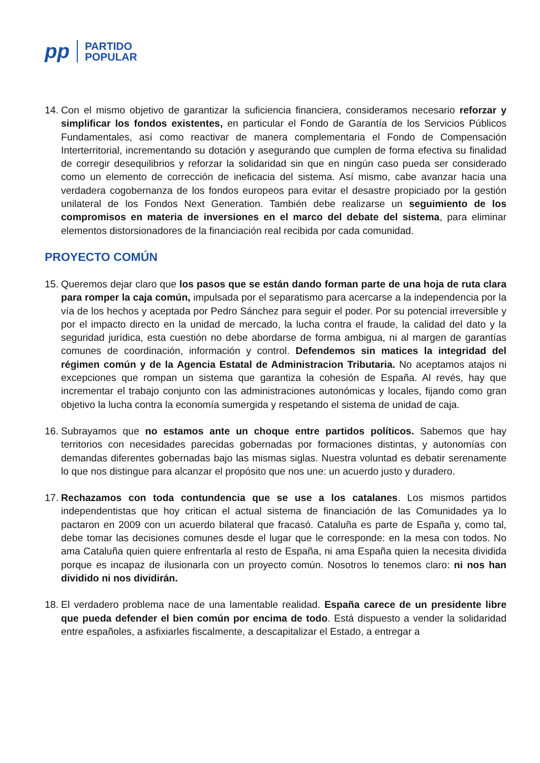pp PARTIDO
POPULAR
14. Con el mismo objetivo de garantizar la suficiencia financiera, consideramos necesario reforzar y simplificar los fondos existentes, en particular el Fondo de Garantía de los Servicios Públicos Fundamentales, así como reactivar de manera complementaria el Fondo de Compensación Interterritorial, incrementando su dotación y asegurando que cumplen de forma efectiva su finalidad de corregir desequilibrios y reforzar la solidaridad sin que en ningún caso pueda ser considerado como un elemento de corrección de ineficacia del sistema. Así mismo, cabe avanzar hacia una verdadera cogobernanza de los fondos europeos para evitar el desastre propiciado por la gestión unilateral de los Fondos Next Generation. También debe realizarse un seguimiento de los compromisos en materia de inversiones en el marco del debate del sistema, para eliminar elementos distorsionadores de la financiación real recibida por cada comunidad.
PROYECTO COMÚN
15. Queremos dejar claro que los pasos que se están dando forman parte de una hoja de ruta clara para romper la caja común, impulsada por el separatismo para acercarse a la independencia por la vía de los hechos y aceptada por Pedro Sánchez para seguir el poder. Por su potencial irreversible y por el impacto directo en la unidad de mercado, la lucha contra el fraude, la calidad del dato y la seguridad jurídica, esta cuestión no debe abordarse de forma ambigua, ni al margen de garantías comunes de coordinación, información y control. Defendemos sin matices la integridad del régimen común y de la Agencia Estatal de Administracion Tributaria. No aceptamos atajos ni excepciones que rompan un sistema que garantiza la cohesión de España. Al revés, hay que incrementar el trabajo conjunto con las administraciones autonómicas y locales, fijando como gran objetivo la lucha contra la economía sumergida y respetando el sistema de unidad de caja.
16. Subrayamos que no estamos ante un choque entre partidos políticos. Sabemos que hay territorios con necesidades parecidas gobernadas por formaciones distintas, y autonomías con demandas diferentes gobernadas bajo las mismas siglas. Nuestra voluntad es debatir serenamente lo que nos distingue para alcanzar el propósito que nos une: un acuerdo justo y duradero.
17. Rechazamos con toda contundencia que se use a los catalanes. Los mismos partidos independentistas que hoy critican el actual sistema de financiación de las Comunidades ya lo pactaron en 2009 con un acuerdo bilateral que fracasó. Cataluña es parte de España y, como tal, debe tomar las decisiones comunes desde el lugar que le corresponde: en la mesa con todos. No ama Cataluña quien quiere enfrentarla al resto de España, ni ama España quien la necesita dividida porque es incapaz de ilusionarla con un proyecto común. Nosotros lo tenemos claro: ni nos han dividido ni nos dividirán.
18. El verdadero problema nace de una lamentable realidad. España carece de un presidente libre que pueda defender el bien común por encima de todo. Está dispuesto a vender la solidaridad entre españoles, a asfixiarles fiscalmente, a descapitalizar el Estado, a entregar a